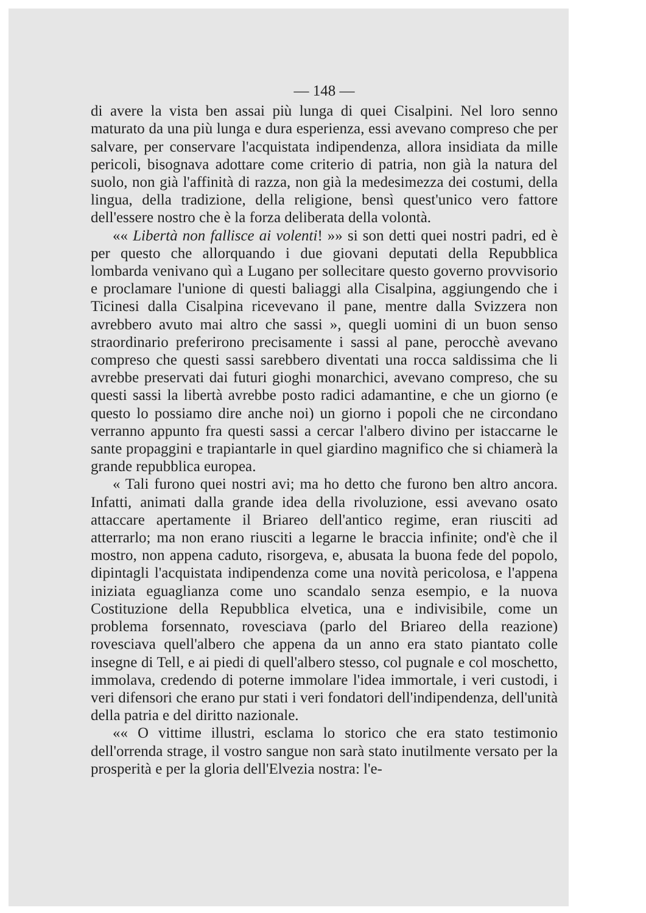— 148 —
di avere la vista ben assai più lunga di quei Cisalpini. Nel loro senno maturato da una più lunga e dura esperienza, essi avevano compreso che per salvare, per conservare l'acquistata indipendenza, allora insidiata da mille pericoli, bisognava adottare come criterio di patria, non già la natura del suolo, non già l'affinità di razza, non già la medesimezza dei costumi, della lingua, della tradizione, della religione, bensì quest'unico vero fattore dell'essere nostro che è la forza deliberata della volontà.
«« Libertà non fallisce ai volenti! »» si son detti quei nostri padri, ed è per questo che allorquando i due giovani deputati della Repubblica lombarda venivano quì a Lugano per sollecitare questo governo provvisorio e proclamare l'unione di questi baliaggi alla Cisalpina, aggiungendo che i Ticinesi dalla Cisalpina ricevevano il pane, mentre dalla Svizzera non avrebbero avuto mai altro che sassi », quegli uomini di un buon senso straordinario preferirono precisamente i sassi al pane, perocchè avevano compreso che questi sassi sarebbero diventati una rocca saldissima che li avrebbe preservati dai futuri gioghi monarchici, avevano compreso, che su questi sassi la libertà avrebbe posto radici adamantine, e che un giorno (e questo lo possiamo dire anche noi) un giorno i popoli che ne circondano verranno appunto fra questi sassi a cercar l'albero divino per istaccarne le sante propaggini e trapiantarle in quel giardino magnifico che si chiamerà la grande repubblica europea.
« Tali furono quei nostri avi; ma ho detto che furono ben altro ancora. Infatti, animati dalla grande idea della rivoluzione, essi avevano osato attaccare apertamente il Briareo dell'antico regime, eran riusciti ad atterrarlo; ma non erano riusciti a legarne le braccia infinite; ond'è che il mostro, non appena caduto, risorgeva, e, abusata la buona fede del popolo, dipintagli l'acquistata indipendenza come una novità pericolosa, e l'appena iniziata eguaglianza come uno scandalo senza esempio, e la nuova Costituzione della Repubblica elvetica, una e indivisibile, come un problema forsennato, rovesciava (parlo del Briareo della reazione) rovesciava quell'albero che appena da un anno era stato piantato colle insegne di Tell, e ai piedi di quell'albero stesso, col pugnale e col moschetto, immolava, credendo di poterne immolare l'idea immortale, i veri custodi, i veri difensori che erano pur stati i veri fondatori dell'indipendenza, dell'unità della patria e del diritto nazionale.
«« O vittime illustri, esclama lo storico che era stato testimonio dell'orrenda strage, il vostro sangue non sarà stato inutilmente versato per la prosperità e per la gloria dell'Elvezia nostra: l'e-